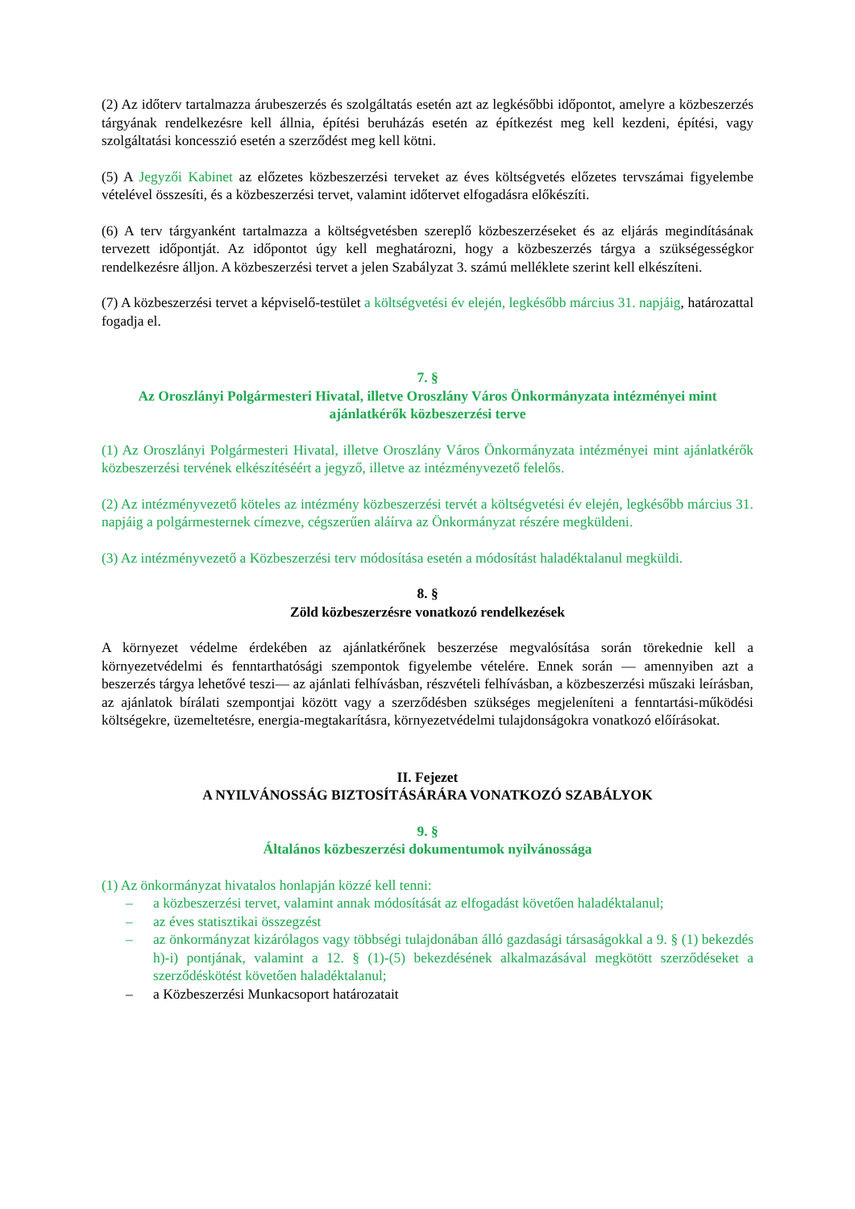(2) Az időterv tartalmazza árubeszerzés és szolgáltatás esetén azt az legkésőbbi időpontot, amelyre a közbeszerzés tárgyának rendelkezésre kell állnia, építési beruházás esetén az építkezést meg kell kezdeni, építési, vagy szolgáltatási koncesszió esetén a szerződést meg kell kötni.
(5) A Jegyzői Kabinet az előzetes közbeszerzési terveket az éves költségvetés előzetes tervszámai figyelembe vételével összesíti, és a közbeszerzési tervet, valamint időtervet elfogadásra előkészíti.
(6) A terv tárgyanként tartalmazza a költségvetésben szereplő közbeszerzéseket és az eljárás megindításának tervezett időpontját. Az időpontot úgy kell meghatározni, hogy a közbeszerzés tárgya a szükségességkor rendelkezésre álljon. A közbeszerzési tervet a jelen Szabályzat 3. számú melléklete szerint kell elkészíteni.
(7) A közbeszerzési tervet a képviselő-testület a költségvetési év elején, legkésőbb március 31. napjáig, határozattal fogadja el.
7. §
Az Oroszlányi Polgármesteri Hivatal, illetve Oroszlány Város Önkormányzata intézményei mint ajánlatkérők közbeszerzési terve
(1) Az Oroszlányi Polgármesteri Hivatal, illetve Oroszlány Város Önkormányzata intézményei mint ajánlatkérők közbeszerzési tervének elkészítéséért a jegyző, illetve az intézményvezető felelős.
(2) Az intézményvezető köteles az intézmény közbeszerzési tervét a költségvetési év elején, legkésőbb március 31. napjáig a polgármesternek címezve, cégszerűen aláírva az Önkormányzat részére megküldeni.
(3) Az intézményvezető a Közbeszerzési terv módosítása esetén a módosítást haladéktalanul megküldi.
8. §
Zöld közbeszerzésre vonatkozó rendelkezések
A környezet védelme érdekében az ajánlatkérőnek beszerzése megvalósítása során törekednie kell a környezetvédelmi és fenntarthatósági szempontok figyelembe vételére. Ennek során — amennyiben azt a beszerzés tárgya lehetővé teszi— az ajánlati felhívásban, részvételi felhívásban, a közbeszerzési műszaki leírásban, az ajánlatok bírálati szempontjai között vagy a szerződésben szükséges megjeleníteni a fenntartási-működési költségekre, üzemeltetésre, energia-megtakarításra, környezetvédelmi tulajdonságokra vonatkozó előírásokat.
II. Fejezet
A NYILVÁNOSSÁG BIZTOSÍTÁSÁRÁRA VONATKOZÓ SZABÁLYOK
9. §
Általános közbeszerzési dokumentumok nyilvánossága
(1) Az önkormányzat hivatalos honlapján közzé kell tenni:
– a közbeszerzési tervet, valamint annak módosítását az elfogadást követően haladéktalanul;
– az éves statisztikai összegzést
– az önkormányzat kizárólagos vagy többségi tulajdonában álló gazdasági társaságokkal a 9. § (1) bekezdés h)-i) pontjának, valamint a 12. § (1)-(5) bekezdésének alkalmazásával megkötött szerződéseket a szerződéskötést követően haladéktalanul;
– a Közbeszerzési Munkacsoport határozatait